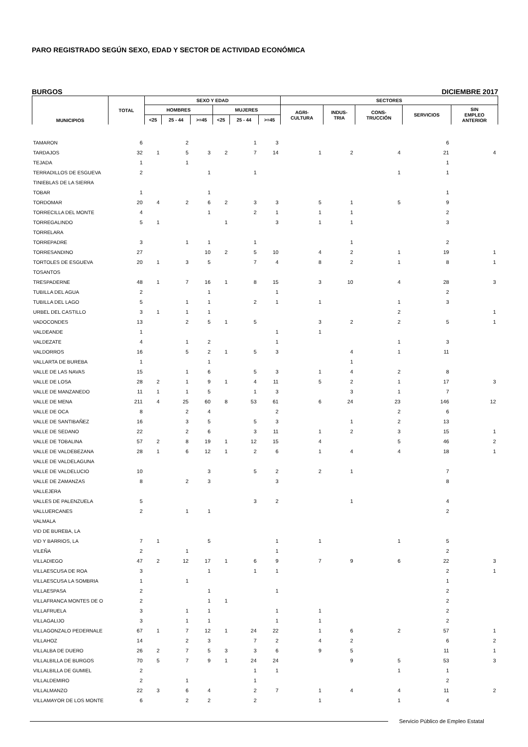PARO REGISTRADO SEGÚN SEXO, EDAD Y SECTOR DE ACTIVIDAD ECONÓMICA
BURGOS DICIEMBRE 2017
| MUNICIPIOS | TOTAL | SEXO Y EDAD | | | | | | SECTORES | | | | |
| --- | --- | --- | --- | --- | --- | --- | --- | --- | --- | --- | --- | --- |
| | | HOMBRES | | | MUJERES | | | AGRI- CULTURA | INDUS- TRIA | CONS- TRUCCIÓN | SERVICIOS | SIN EMPLEO ANTERIOR |
| | | <25 | 25 - 44 | >=45 | <25 | 25 - 44 | >=45 | | | | | |
| TAMARON | 6 | | 2 | | | 1 | 3 | | | | 6 | |
| TARDAJOS | 32 | 1 | 5 | 3 | 2 | 7 | 14 | 1 | 2 | 4 | 21 | 4 |
| TEJADA | 1 | | 1 | | | | | | | | 1 | |
| TERRADILLOS DE ESGUEVA | 2 | | | 1 | | 1 | | | | 1 | 1 | |
| TINIEBLAS DE LA SIERRA | | | | | | | | | | | | |
| TOBAR | 1 | | | 1 | | | | | | | 1 | |
| TORDOMAR | 20 | 4 | 2 | 6 | 2 | 3 | 3 | 5 | 1 | 5 | 9 | |
| TORRECILLA DEL MONTE | 4 | | | 1 | | 2 | 1 | 1 | 1 | | 2 | |
| TORREGALINDO | 5 | 1 | | | 1 | | 3 | 1 | 1 | | 3 | |
| TORRELARA | | | | | | | | | | | | |
| TORREPADRE | 3 | | 1 | 1 | | 1 | | | 1 | | 2 | |
| TORRESANDINO | 27 | | | 10 | 2 | 5 | 10 | 4 | 2 | 1 | 19 | 1 |
| TORTOLES DE ESGUEVA | 20 | 1 | 3 | 5 | | 7 | 4 | 8 | 2 | 1 | 8 | 1 |
| TOSANTOS | | | | | | | | | | | | |
| TRESPADERNE | 48 | 1 | 7 | 16 | 1 | 8 | 15 | 3 | 10 | 4 | 28 | 3 |
| TUBILLA DEL AGUA | 2 | | | 1 | | | 1 | | | | 2 | |
| TUBILLA DEL LAGO | 5 | | 1 | 1 | | 2 | 1 | 1 | | 1 | 3 | |
| URBEL DEL CASTILLO | 3 | 1 | 1 | 1 | | | | | | 2 | | 1 |
| VADOCONDES | 13 | | 2 | 5 | 1 | 5 | | 3 | 2 | 2 | 5 | 1 |
| VALDEANDE | 1 | | | | | | 1 | 1 | | | | |
| VALDEZATE | 4 | | 1 | 2 | | | 1 | | | 1 | 3 | |
| VALDORROS | 16 | | 5 | 2 | 1 | 5 | 3 | | 4 | 1 | 11 | |
| VALLARTA DE BUREBA | 1 | | | 1 | | | | | 1 | | | |
| VALLE DE LAS NAVAS | 15 | | 1 | 6 | | 5 | 3 | 1 | 4 | 2 | 8 | |
| VALLE DE LOSA | 28 | 2 | 1 | 9 | 1 | 4 | 11 | 5 | 2 | 1 | 17 | 3 |
| VALLE DE MANZANEDO | 11 | 1 | 1 | 5 | | 1 | 3 | | 3 | 1 | 7 | |
| VALLE DE MENA | 211 | 4 | 25 | 60 | 8 | 53 | 61 | 6 | 24 | 23 | 146 | 12 |
| VALLE DE OCA | 8 | | 2 | 4 | | | 2 | | | 2 | 6 | |
| VALLE DE SANTIBAÑEZ | 16 | | 3 | 5 | | 5 | 3 | | 1 | 2 | 13 | |
| VALLE DE SEDANO | 22 | | 2 | 6 | | 3 | 11 | 1 | 2 | 3 | 15 | 1 |
| VALLE DE TOBALINA | 57 | 2 | 8 | 19 | 1 | 12 | 15 | 4 | | 5 | 46 | 2 |
| VALLE DE VALDEBEZANA | 28 | 1 | 6 | 12 | 1 | 2 | 6 | 1 | 4 | 4 | 18 | 1 |
| VALLE DE VALDELAGUNA | | | | | | | | | | | | |
| VALLE DE VALDELUCIO | 10 | | | 3 | | 5 | 2 | 2 | 1 | | 7 | |
| VALLE DE ZAMANZAS | 8 | | 2 | 3 | | | 3 | | | | 8 | |
| VALLEJERA | | | | | | | | | | | | |
| VALLES DE PALENZUELA | 5 | | | | | 3 | 2 | | 1 | | 4 | |
| VALLUERCANES | 2 | | 1 | 1 | | | | | | | 2 | |
| VALMALA | | | | | | | | | | | | |
| VID DE BUREBA, LA | | | | | | | | | | | | |
| VID Y BARRIOS, LA | 7 | 1 | | 5 | | | 1 | 1 | | 1 | 5 | |
| VILEÑA | 2 | | 1 | | | | 1 | | | | 2 | |
| VILLADIEGO | 47 | 2 | 12 | 17 | 1 | 6 | 9 | 7 | 9 | 6 | 22 | 3 |
| VILLAESCUSA DE ROA | 3 | | | 1 | | 1 | 1 | | | | 2 | 1 |
| VILLAESCUSA LA SOMBRIA | 1 | | 1 | | | | | | | | 1 | |
| VILLAESPASA | 2 | | | 1 | | | 1 | | | | 2 | |
| VILLAFRANCA MONTES DE O | 2 | | | 1 | 1 | | | | | | 2 | |
| VILLAFRUELA | 3 | | 1 | 1 | | | 1 | 1 | | | 2 | |
| VILLAGALIJO | 3 | | 1 | 1 | | | 1 | 1 | | | 2 | |
| VILLAGONZALO PEDERNALE | 67 | 1 | 7 | 12 | 1 | 24 | 22 | 1 | 6 | 2 | 57 | 1 |
| VILLAHOZ | 14 | | 2 | 3 | | 7 | 2 | 4 | 2 | | 6 | 2 |
| VILLALBA DE DUERO | 26 | 2 | 7 | 5 | 3 | 3 | 6 | 9 | 5 | | 11 | 1 |
| VILLALBILLA DE BURGOS | 70 | 5 | 7 | 9 | 1 | 24 | 24 | | 9 | 5 | 53 | 3 |
| VILLALBILLA DE GUMIEL | 2 | | | | | 1 | 1 | | | 1 | 1 | |
| VILLALDEMIRO | 2 | | 1 | | | 1 | | | | | 2 | |
| VILLALMANZO | 22 | 3 | 6 | 4 | | 2 | 7 | 1 | 4 | 4 | 11 | 2 |
| VILLAMAYOR DE LOS MONTE | 6 | | 2 | 2 | | 2 | | 1 | | 1 | 4 | |
Servicio Público de Empleo Estatal